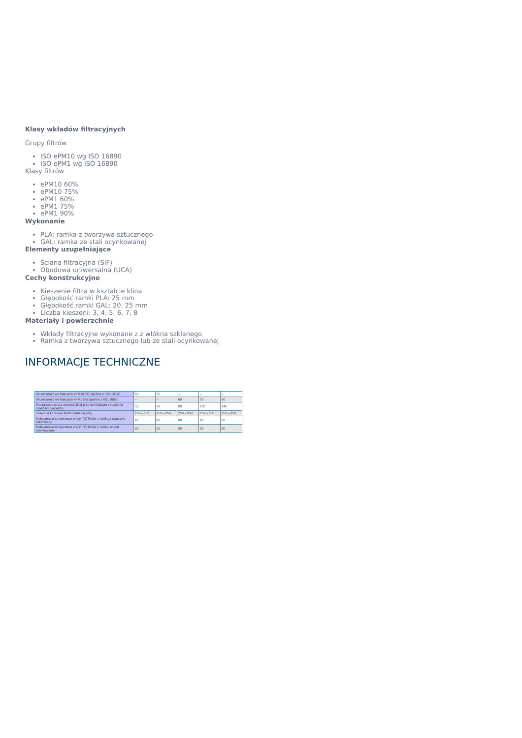Klasy wkładów filtracyjnych
Grupy filtrów
ISO ePM10 wg ISO 16890
ISO ePM1 wg ISO 16890
Klasy filtrów
ePM10 60%
ePM10 75%
ePM1 60%
ePM1 75%
ePM1 90%
Wykonanie
PLA: ramka z tworzywa sztucznego
GAL: ramka ze stali ocynkowanej
Elementy uzupełniające
Ściana filtracyjna (SIF)
Obudowa uniwersalna (UCA)
Cechy konstrukcyjne
Kieszenie filtra w kształcie klina
Głębokość ramki PLA: 25 mm
Głębokość ramki GAL: 20, 25 mm
Liczba kieszeni: 3, 4, 5, 6, 7, 8
Materiały i powierzchnie
Wkłady filtracyjne wykonane z z włókna szklanego
Ramka z tworzywa sztucznego lub ze stali ocynkowanej
INFORMACJE TECHNICZNE
| Skuteczność we frakcjach ePM10 [%] zgodnie z ISO 16890 | 60 | 75 | – | – | – |
| Skuteczność we frakcjach ePM1 [%] zgodnie z ISO 16890 | – | – | 60 | 75 | 90 |
| Początkowa strata ciśnienia [Pa] przy nominalnym strumieniu objętości powietrza | 55 | 70 | 80 | 100 | 140 |
| Zalecana końcowa strata ciśnienia [Pa] | 250 – 350 | 250 – 350 | 250 – 350 | 250 – 350 | 250 – 350 |
| Maksymalna temperatura pracy [°C] filtrów z ramką z tworzywa sztucznego | 60 | 60 | 60 | 60 | 60 |
| Maksymalna temperatura pracy [°C] filtrów z ramką ze stali ocynkowanej | 90 | 90 | 90 | 90 | 90 |